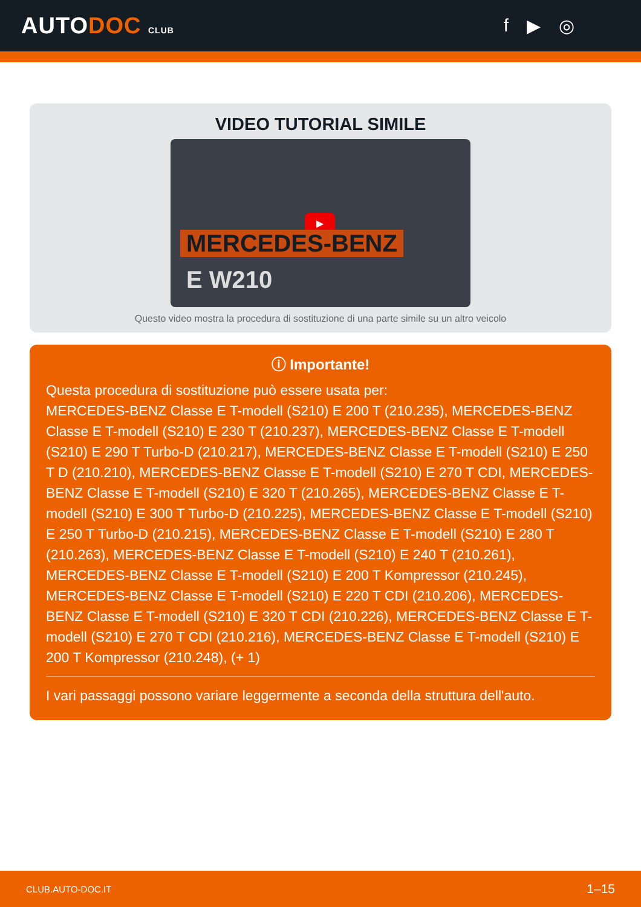AUTODOC CLUB
f ▶ ◎
VIDEO TUTORIAL SIMILE
▶
MERCEDES-BENZ
E W210
Questo video mostra la procedura di sostituzione di una parte simile su un altro veicolo
ⓘ Importante!
Questa procedura di sostituzione può essere usata per:
MERCEDES-BENZ Classe E T-modell (S210) E 200 T (210.235), MERCEDES-BENZ Classe E T-modell (S210) E 230 T (210.237), MERCEDES-BENZ Classe E T-modell (S210) E 290 T Turbo-D (210.217), MERCEDES-BENZ Classe E T-modell (S210) E 250 T D (210.210), MERCEDES-BENZ Classe E T-modell (S210) E 270 T CDI, MERCEDES-BENZ Classe E T-modell (S210) E 320 T (210.265), MERCEDES-BENZ Classe E T-modell (S210) E 300 T Turbo-D (210.225), MERCEDES-BENZ Classe E T-modell (S210) E 250 T Turbo-D (210.215), MERCEDES-BENZ Classe E T-modell (S210) E 280 T (210.263), MERCEDES-BENZ Classe E T-modell (S210) E 240 T (210.261), MERCEDES-BENZ Classe E T-modell (S210) E 200 T Kompressor (210.245), MERCEDES-BENZ Classe E T-modell (S210) E 220 T CDI (210.206), MERCEDES-BENZ Classe E T-modell (S210) E 320 T CDI (210.226), MERCEDES-BENZ Classe E T-modell (S210) E 270 T CDI (210.216), MERCEDES-BENZ Classe E T-modell (S210) E 200 T Kompressor (210.248), (+ 1)
I vari passaggi possono variare leggermente a seconda della struttura dell'auto.
CLUB.AUTO-DOC.IT 1–15